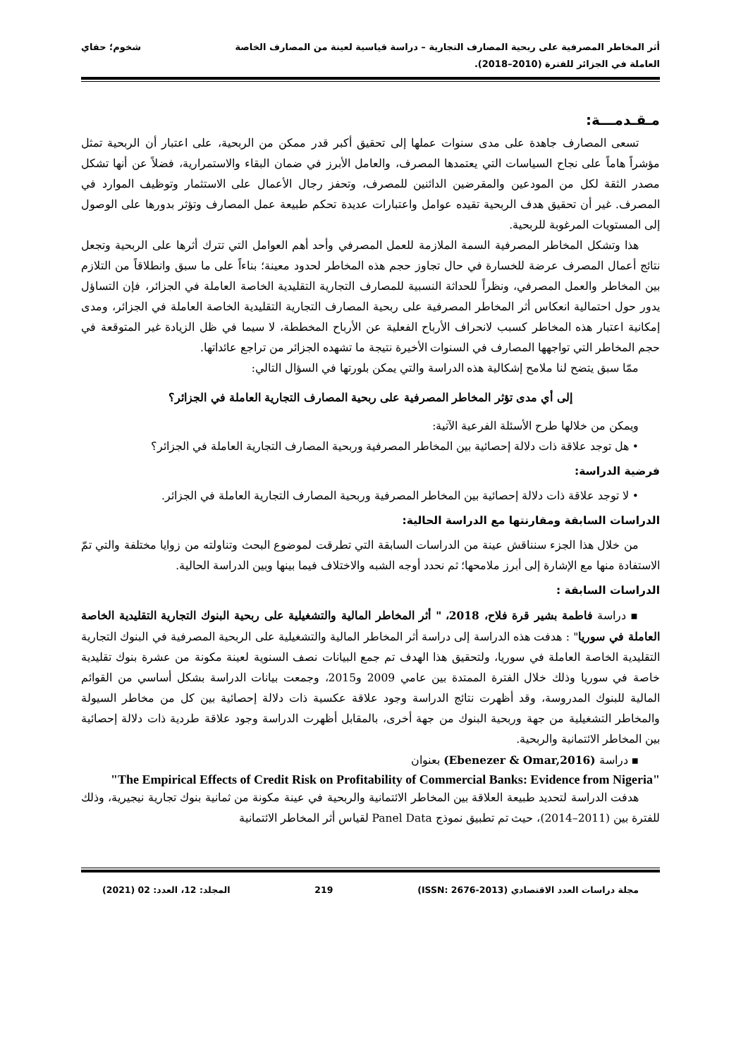أثر المخاطر المصرفية على ربحية المصارف التجارية – دراسة قياسية لعينة من المصارف الخاصة
العاملة في الجزائر للفترة (2010–2018).
شخوم؛ حفاي
مـقـدمـــة:
تسعى المصارف جاهدة على مدى سنوات عملها إلى تحقيق أكبر قدر ممكن من الربحية، على اعتبار أن الربحية تمثل مؤشراً هاماً على نجاح السياسات التي يعتمدها المصرف، والعامل الأبرز في ضمان البقاء والاستمرارية، فضلاً عن أنها تشكل مصدر الثقة لكل من المودعين والمقرضين الدائنين للمصرف، وتحفز رجال الأعمال على الاستثمار وتوظيف الموارد في المصرف. غير أن تحقيق هدف الربحية تقيده عوامل واعتبارات عديدة تحكم طبيعة عمل المصارف وتؤثر بدورها على الوصول إلى المستويات المرغوبة للربحية.
هذا وتشكل المخاطر المصرفية السمة الملازمة للعمل المصرفي وأحد أهم العوامل التي تترك أثرها على الربحية وتجعل نتائج أعمال المصرف عرضة للخسارة في حال تجاوز حجم هذه المخاطر لحدود معينة؛ بناءاً على ما سبق وانطلاقاً من التلازم بين المخاطر والعمل المصرفي، ونظراً للحداثة النسبية للمصارف التجارية التقليدية الخاصة العاملة في الجزائر، فإن التساؤل يدور حول احتمالية انعكاس أثر المخاطر المصرفية على ربحية المصارف التجارية التقليدية الخاصة العاملة في الجزائر، ومدى إمكانية اعتبار هذه المخاطر كسبب لانحراف الأرباح الفعلية عن الأرباح المخططة، لا سيما في ظل الزيادة غير المتوقعة في حجم المخاطر التي تواجهها المصارف في السنوات الأخيرة نتيجة ما تشهده الجزائر من تراجع عائداتها.
ممّا سبق يتضح لنا ملامح إشكالية هذه الدراسة والتي يمكن بلورتها في السؤال التالي:
إلى أي مدى تؤثر المخاطر المصرفية على ربحية المصارف التجارية العاملة في الجزائر؟
ويمكن من خلالها طرح الأسئلة الفرعية الآتية:
• هل توجد علاقة ذات دلالة إحصائية بين المخاطر المصرفية وربحية المصارف التجارية العاملة في الجزائر؟
فرضية الدراسة:
• لا توجد علاقة ذات دلالة إحصائية بين المخاطر المصرفية وربحية المصارف التجارية العاملة في الجزائر.
الدراسات السابقة ومقارنتها مع الدراسة الحالية:
من خلال هذا الجزء سنناقش عينة من الدراسات السابقة التي تطرقت لموضوع البحث وتناولته من زوايا مختلفة والتي تمّ الاستفادة منها مع الإشارة إلى أبرز ملامحها؛ ثم نحدد أوجه الشبه والاختلاف فيما بينها وبين الدراسة الحالية.
الدراسات السابقة :
▪ دراسة فاطمة بشير قرة فلاح، 2018، " أثر المخاطر المالية والتشغيلية على ربحية البنوك التجارية التقليدية الخاصة العاملة في سوريا" : هدفت هذه الدراسة إلى دراسة أثر المخاطر المالية والتشغيلية على الربحية المصرفية في البنوك التجارية التقليدية الخاصة العاملة في سوريا، ولتحقيق هذا الهدف تم جمع البيانات نصف السنوية لعينة مكونة من عشرة بنوك تقليدية خاصة في سوريا وذلك خلال الفترة الممتدة بين عامي 2009 و2015، وجمعت بيانات الدراسة بشكل أساسي من القوائم المالية للبنوك المدروسة، وقد أظهرت نتائج الدراسة وجود علاقة عكسية ذات دلالة إحصائية بين كل من مخاطر السيولة والمخاطر التشغيلية من جهة وربحية البنوك من جهة أخرى، بالمقابل أظهرت الدراسة وجود علاقة طردية ذات دلالة إحصائية بين المخاطر الائتمانية والربحية.
▪ دراسة (Ebenezer & Omar,2016) بعنوان
"The Empirical Effects of Credit Risk on Profitability of Commercial Banks: Evidence from Nigeria"
هدفت الدراسة لتحديد طبيعة العلاقة بين المخاطر الائتمانية والربحية في عينة مكونة من ثمانية بنوك تجارية نيجيرية، وذلك للفترة بين (2011–2014)، حيث تم تطبيق نموذج Panel Data لقياس أثر المخاطر الائتمانية
مجلة دراسات العدد الاقتصادي (ISSN: 2676-2013) 219 المجلد: 12، العدد: 02 (2021)